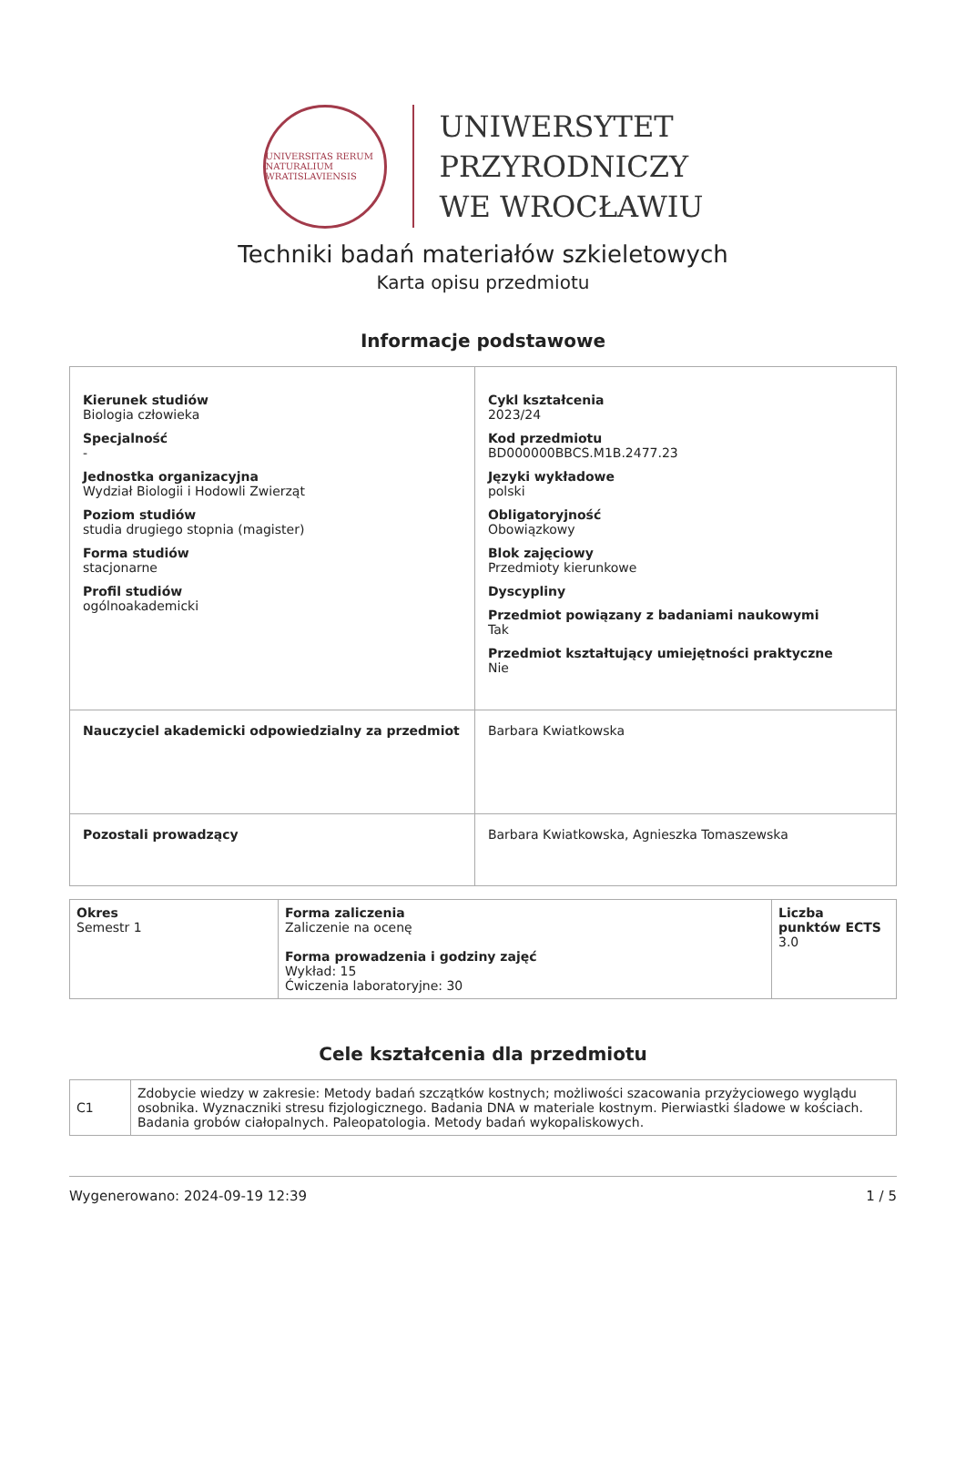UNIVERSITAS RERUM NATURALIUM WRATISLAVIENSIS
UNIWERSYTET
PRZYRODNICZY
WE WROCŁAWIU
Techniki badań materiałów szkieletowych
Karta opisu przedmiotu
Informacje podstawowe
| Kierunek studiów Biologia człowieka Specjalność - Jednostka organizacyjna Wydział Biologii i Hodowli Zwierząt Poziom studiów studia drugiego stopnia (magister) Forma studiów stacjonarne Profil studiów ogólnoakademicki | | Cykl kształcenia 2023/24 Kod przedmiotu BD000000BBCS.M1B.2477.23 Języki wykładowe polski Obligatoryjność Obowiązkowy Blok zajęciowy Przedmioty kierunkowe Dyscypliny Przedmiot powiązany z badaniami naukowymi Tak Przedmiot kształtujący umiejętności praktyczne Nie |
| Nauczyciel akademicki odpowiedzialny za przedmiot | Barbara Kwiatkowska | |
| Pozostali prowadzący | Barbara Kwiatkowska, Agnieszka Tomaszewska | |
| Okres Semestr 1 | Forma zaliczenia Zaliczenie na ocenę Forma prowadzenia i godziny zajęć Wykład: 15 Ćwiczenia laboratoryjne: 30 | Liczba punktów ECTS 3.0 |
Cele kształcenia dla przedmiotu
| C1 | Zdobycie wiedzy w zakresie: Metody badań szczątków kostnych; możliwości szacowania przyżyciowego wyglądu osobnika. Wyznaczniki stresu fizjologicznego. Badania DNA w materiale kostnym. Pierwiastki śladowe w kościach. Badania grobów ciałopalnych. Paleopatologia. Metody badań wykopaliskowych. |
Wygenerowano: 2024-09-19 12:39 1 / 5